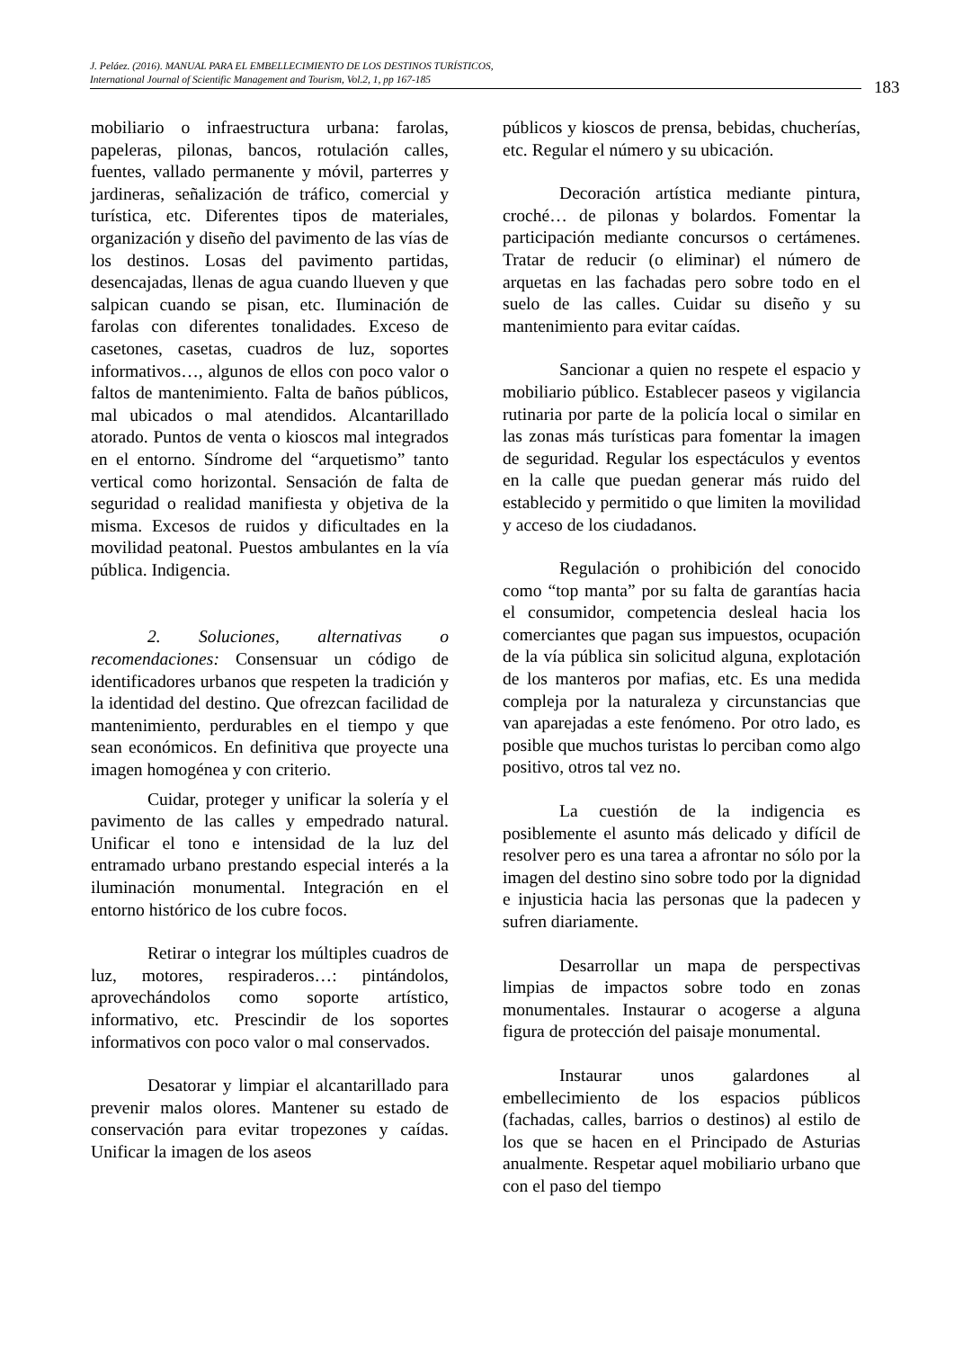J. Peláez. (2016). MANUAL PARA EL EMBELLECIMIENTO DE LOS DESTINOS TURÍSTICOS,
International Journal of Scientific Management and Tourism, Vol.2, 1, pp 167-185
183
mobiliario o infraestructura urbana: farolas, papeleras, pilonas, bancos, rotulación calles, fuentes, vallado permanente y móvil, parterres y jardineras, señalización de tráfico, comercial y turística, etc. Diferentes tipos de materiales, organización y diseño del pavimento de las vías de los destinos. Losas del pavimento partidas, desencajadas, llenas de agua cuando llueven y que salpican cuando se pisan, etc. Iluminación de farolas con diferentes tonalidades. Exceso de casetones, casetas, cuadros de luz, soportes informativos…, algunos de ellos con poco valor o faltos de mantenimiento. Falta de baños públicos, mal ubicados o mal atendidos. Alcantarillado atorado. Puntos de venta o kioscos mal integrados en el entorno. Síndrome del “arquetismo” tanto vertical como horizontal. Sensación de falta de seguridad o realidad manifiesta y objetiva de la misma. Excesos de ruidos y dificultades en la movilidad peatonal. Puestos ambulantes en la vía pública. Indigencia.
2. Soluciones, alternativas o recomendaciones: Consensuar un código de identificadores urbanos que respeten la tradición y la identidad del destino. Que ofrezcan facilidad de mantenimiento, perdurables en el tiempo y que sean económicos. En definitiva que proyecte una imagen homogénea y con criterio.
Cuidar, proteger y unificar la solería y el pavimento de las calles y empedrado natural. Unificar el tono e intensidad de la luz del entramado urbano prestando especial interés a la iluminación monumental. Integración en el entorno histórico de los cubre focos.
Retirar o integrar los múltiples cuadros de luz, motores, respiraderos…: pintándolos, aprovechándolos como soporte artístico, informativo, etc. Prescindir de los soportes informativos con poco valor o mal conservados.
Desatorar y limpiar el alcantarillado para prevenir malos olores. Mantener su estado de conservación para evitar tropezones y caídas. Unificar la imagen de los aseos
públicos y kioscos de prensa, bebidas, chucherías, etc. Regular el número y su ubicación.
Decoración artística mediante pintura, croché… de pilonas y bolardos. Fomentar la participación mediante concursos o certámenes. Tratar de reducir (o eliminar) el número de arquetas en las fachadas pero sobre todo en el suelo de las calles. Cuidar su diseño y su mantenimiento para evitar caídas.
Sancionar a quien no respete el espacio y mobiliario público. Establecer paseos y vigilancia rutinaria por parte de la policía local o similar en las zonas más turísticas para fomentar la imagen de seguridad. Regular los espectáculos y eventos en la calle que puedan generar más ruido del establecido y permitido o que limiten la movilidad y acceso de los ciudadanos.
Regulación o prohibición del conocido como “top manta” por su falta de garantías hacia el consumidor, competencia desleal hacia los comerciantes que pagan sus impuestos, ocupación de la vía pública sin solicitud alguna, explotación de los manteros por mafias, etc. Es una medida compleja por la naturaleza y circunstancias que van aparejadas a este fenómeno. Por otro lado, es posible que muchos turistas lo perciban como algo positivo, otros tal vez no.
La cuestión de la indigencia es posiblemente el asunto más delicado y difícil de resolver pero es una tarea a afrontar no sólo por la imagen del destino sino sobre todo por la dignidad e injusticia hacia las personas que la padecen y sufren diariamente.
Desarrollar un mapa de perspectivas limpias de impactos sobre todo en zonas monumentales. Instaurar o acogerse a alguna figura de protección del paisaje monumental.
Instaurar unos galardones al embellecimiento de los espacios públicos (fachadas, calles, barrios o destinos) al estilo de los que se hacen en el Principado de Asturias anualmente. Respetar aquel mobiliario urbano que con el paso del tiempo